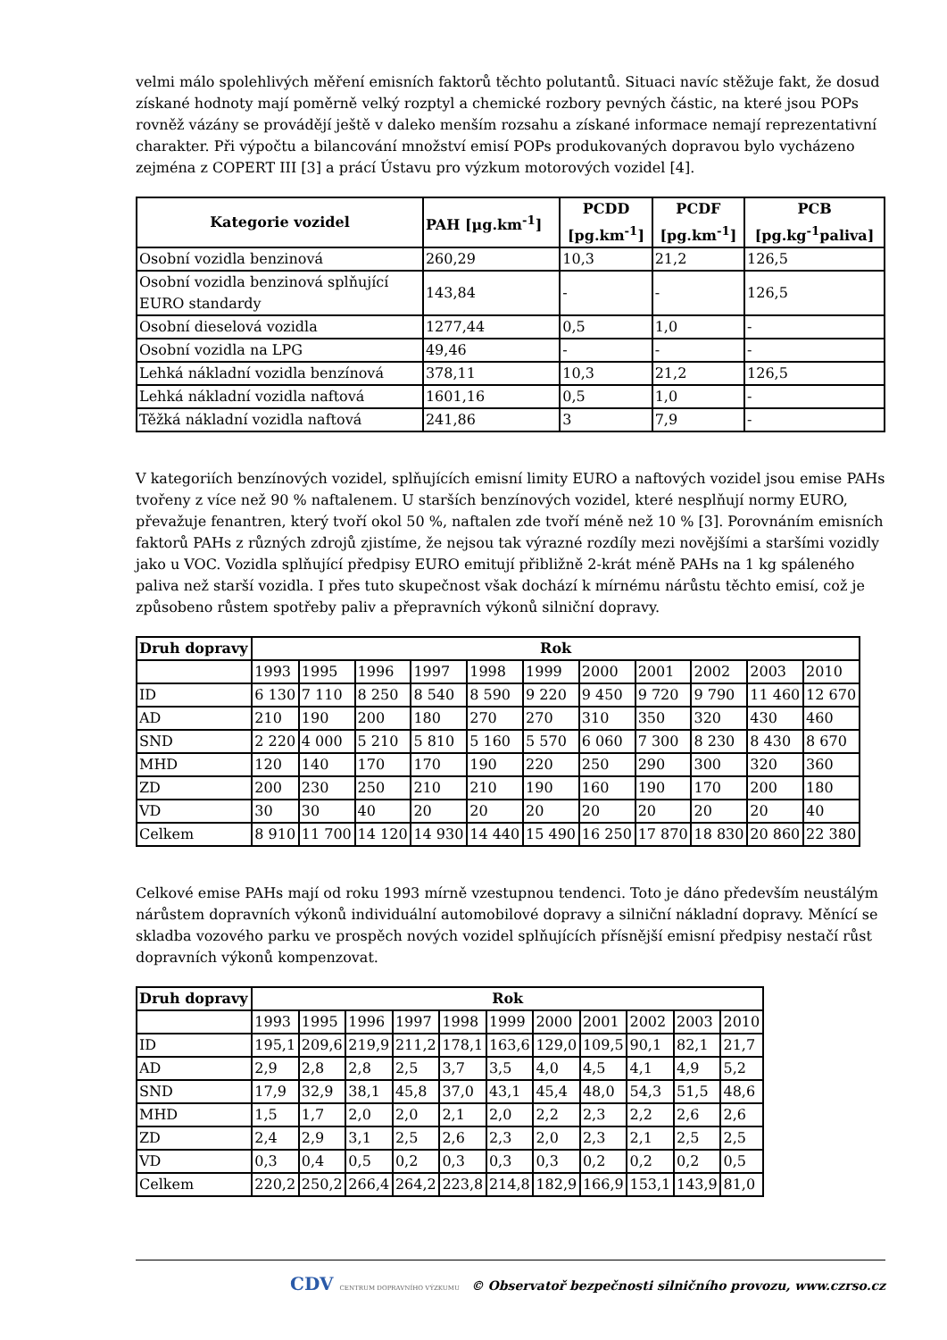velmi málo spolehlivých měření emisních faktorů těchto polutantů. Situaci navíc stěžuje fakt, že dosud získané hodnoty mají poměrně velký rozptyl a chemické rozbory pevných částic, na které jsou POPs rovněž vázány se provádějí ještě v daleko menším rozsahu a získané informace nemají reprezentativní charakter. Při výpočtu a bilancování množství emisí POPs produkovaných dopravou bylo vycházeno zejména z COPERT III [3] a prácí Ústavu pro výzkum motorových vozidel [4].
| Kategorie vozidel | PAH [µg.km<sup>-1</sup>] | PCDD [pg.km<sup>-1</sup>] | PCDF [pg.km<sup>-1</sup>] | PCB [pg.kg<sup>-1</sup>paliva] |
| --- | --- | --- | --- | --- |
| Osobní vozidla benzinová | 260,29 | 10,3 | 21,2 | 126,5 |
| Osobní vozidla benzinová splňující EURO standardy | 143,84 | - | - | 126,5 |
| Osobní dieselová vozidla | 1277,44 | 0,5 | 1,0 | - |
| Osobní vozidla na LPG | 49,46 | - | - | - |
| Lehká nákladní vozidla benzínová | 378,11 | 10,3 | 21,2 | 126,5 |
| Lehká nákladní vozidla naftová | 1601,16 | 0,5 | 1,0 | - |
| Těžká nákladní vozidla naftová | 241,86 | 3 | 7,9 | - |
V kategoriích benzínových vozidel, splňujících emisní limity EURO a naftových vozidel jsou emise PAHs tvořeny z více než 90 % naftalenem. U starších benzínových vozidel, které nesplňují normy EURO, převažuje fenantren, který tvoří okol 50 %, naftalen zde tvoří méně než 10 % [3]. Porovnáním emisních faktorů PAHs z různých zdrojů zjistíme, že nejsou tak výrazné rozdíly mezi novějšími a staršími vozidly jako u VOC. Vozidla splňující předpisy EURO emitují přibližně 2-krát méně PAHs na 1 kg spáleného paliva než starší vozidla. I přes tuto skupečnost však dochází k mírnému nárůstu těchto emisí, což je způsobeno růstem spotřeby paliv a přepravních výkonů silniční dopravy.
| Druh dopravy | Rok | | | | | | | | | | |
| --- | --- | --- | --- | --- | --- | --- | --- | --- | --- | --- | --- |
| | 1993 | 1995 | 1996 | 1997 | 1998 | 1999 | 2000 | 2001 | 2002 | 2003 | 2010 |
| ID | 6 130 | 7 110 | 8 250 | 8 540 | 8 590 | 9 220 | 9 450 | 9 720 | 9 790 | 11 460 | 12 670 |
| AD | 210 | 190 | 200 | 180 | 270 | 270 | 310 | 350 | 320 | 430 | 460 |
| SND | 2 220 | 4 000 | 5 210 | 5 810 | 5 160 | 5 570 | 6 060 | 7 300 | 8 230 | 8 430 | 8 670 |
| MHD | 120 | 140 | 170 | 170 | 190 | 220 | 250 | 290 | 300 | 320 | 360 |
| ZD | 200 | 230 | 250 | 210 | 210 | 190 | 160 | 190 | 170 | 200 | 180 |
| VD | 30 | 30 | 40 | 20 | 20 | 20 | 20 | 20 | 20 | 20 | 40 |
| Celkem | 8 910 | 11 700 | 14 120 | 14 930 | 14 440 | 15 490 | 16 250 | 17 870 | 18 830 | 20 860 | 22 380 |
Celkové emise PAHs mají od roku 1993 mírně vzestupnou tendenci. Toto je dáno především neustálým nárůstem dopravních výkonů individuální automobilové dopravy a silniční nákladní dopravy. Měnící se skladba vozového parku ve prospěch nových vozidel splňujících přísnější emisní předpisy nestačí růst dopravních výkonů kompenzovat.
| Druh dopravy | Rok | | | | | | | | | | |
| --- | --- | --- | --- | --- | --- | --- | --- | --- | --- | --- | --- |
| | 1993 | 1995 | 1996 | 1997 | 1998 | 1999 | 2000 | 2001 | 2002 | 2003 | 2010 |
| ID | 195,1 | 209,6 | 219,9 | 211,2 | 178,1 | 163,6 | 129,0 | 109,5 | 90,1 | 82,1 | 21,7 |
| AD | 2,9 | 2,8 | 2,8 | 2,5 | 3,7 | 3,5 | 4,0 | 4,5 | 4,1 | 4,9 | 5,2 |
| SND | 17,9 | 32,9 | 38,1 | 45,8 | 37,0 | 43,1 | 45,4 | 48,0 | 54,3 | 51,5 | 48,6 |
| MHD | 1,5 | 1,7 | 2,0 | 2,0 | 2,1 | 2,0 | 2,2 | 2,3 | 2,2 | 2,6 | 2,6 |
| ZD | 2,4 | 2,9 | 3,1 | 2,5 | 2,6 | 2,3 | 2,0 | 2,3 | 2,1 | 2,5 | 2,5 |
| VD | 0,3 | 0,4 | 0,5 | 0,2 | 0,3 | 0,3 | 0,3 | 0,2 | 0,2 | 0,2 | 0,5 |
| Celkem | 220,2 | 250,2 | 266,4 | 264,2 | 223,8 | 214,8 | 182,9 | 166,9 | 153,1 | 143,9 | 81,0 |
CDV CENTRUM DOPRAVNÍHO VÝZKUMU © Observatoř bezpečnosti silničního provozu, www.czrso.cz